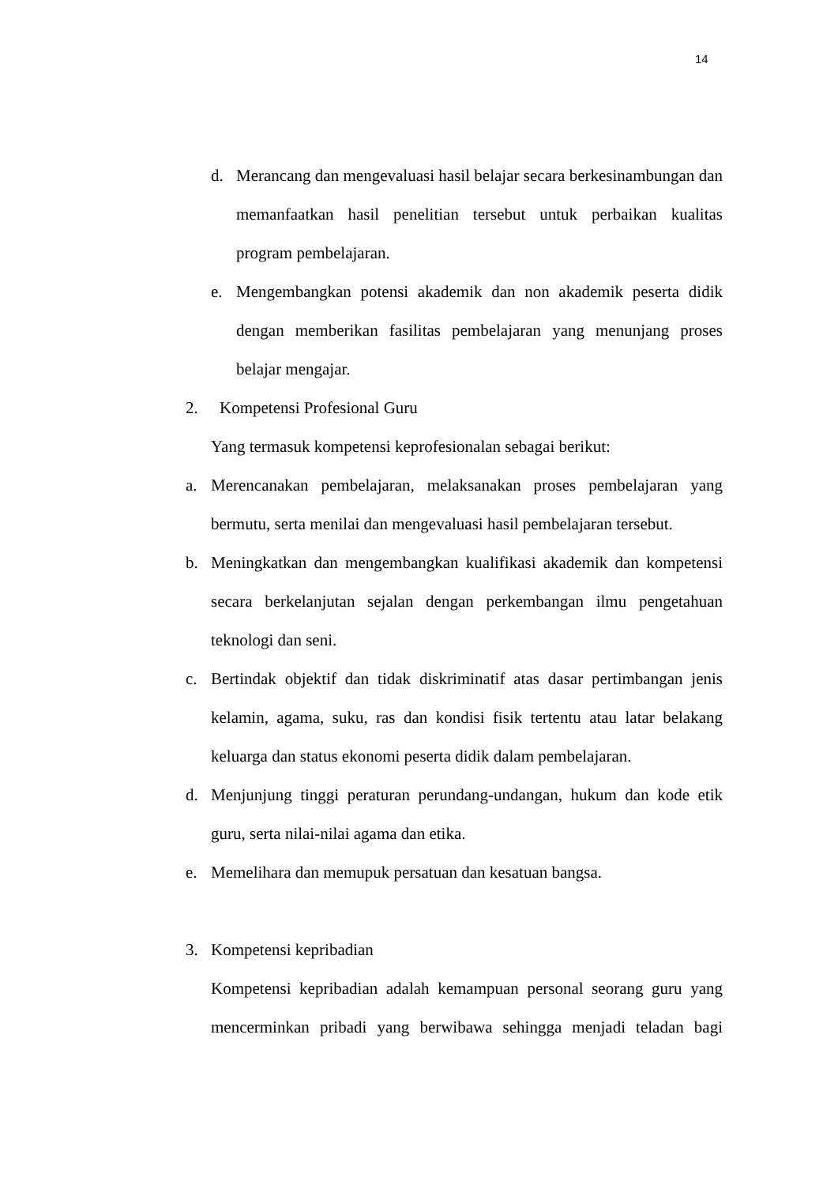14
d. Merancang dan mengevaluasi hasil belajar secara berkesinambungan dan memanfaatkan hasil penelitian tersebut untuk perbaikan kualitas program pembelajaran.
e. Mengembangkan potensi akademik dan non akademik peserta didik dengan memberikan fasilitas pembelajaran yang menunjang proses belajar mengajar.
2. Kompetensi Profesional Guru
Yang termasuk kompetensi keprofesionalan sebagai berikut:
a. Merencanakan pembelajaran, melaksanakan proses pembelajaran yang bermutu, serta menilai dan mengevaluasi hasil pembelajaran tersebut.
b. Meningkatkan dan mengembangkan kualifikasi akademik dan kompetensi secara berkelanjutan sejalan dengan perkembangan ilmu pengetahuan teknologi dan seni.
c. Bertindak objektif dan tidak diskriminatif atas dasar pertimbangan jenis kelamin, agama, suku, ras dan kondisi fisik tertentu atau latar belakang keluarga dan status ekonomi peserta didik dalam pembelajaran.
d. Menjunjung tinggi peraturan perundang-undangan, hukum dan kode etik guru, serta nilai-nilai agama dan etika.
e. Memelihara dan memupuk persatuan dan kesatuan bangsa.
3. Kompetensi kepribadian
Kompetensi kepribadian adalah kemampuan personal seorang guru yang mencerminkan pribadi yang berwibawa sehingga menjadi teladan bagi